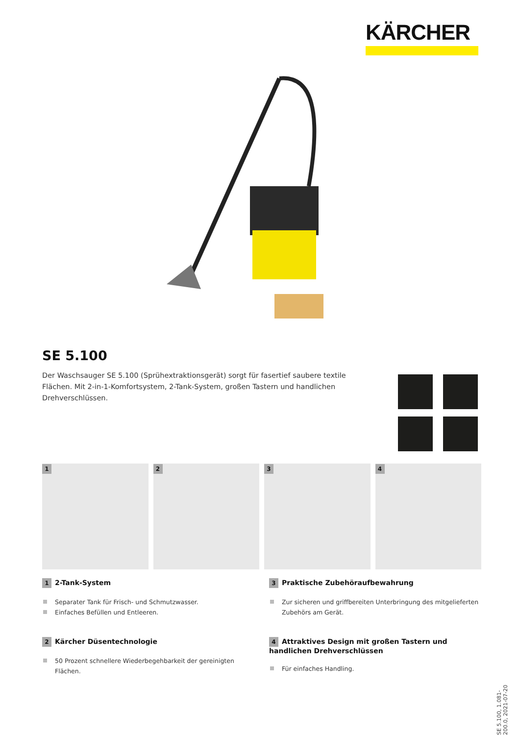KÄRCHER
SE 5.100
Der Waschsauger SE 5.100 (Sprühextraktionsgerät) sorgt für fasertief saubere textile Flächen. Mit 2-in-1-Komfortsystem, 2-Tank-System, großen Tastern und handlichen Drehverschlüssen.
1 2 3 4
1 2-Tank-System
Separater Tank für Frisch- und Schmutzwasser.
Einfaches Befüllen und Entleeren.
3 Praktische Zubehöraufbewahrung
Zur sicheren und griffbereiten Unterbringung des mitgelieferten Zubehörs am Gerät.
2 Kärcher Düsentechnologie
50 Prozent schnellere Wiederbegehbarkeit der gereinigten Flächen.
4 Attraktives Design mit großen Tastern und handlichen Drehverschlüssen
Für einfaches Handling.
SE 5.100, 1.081-200.0, 2021-07-20